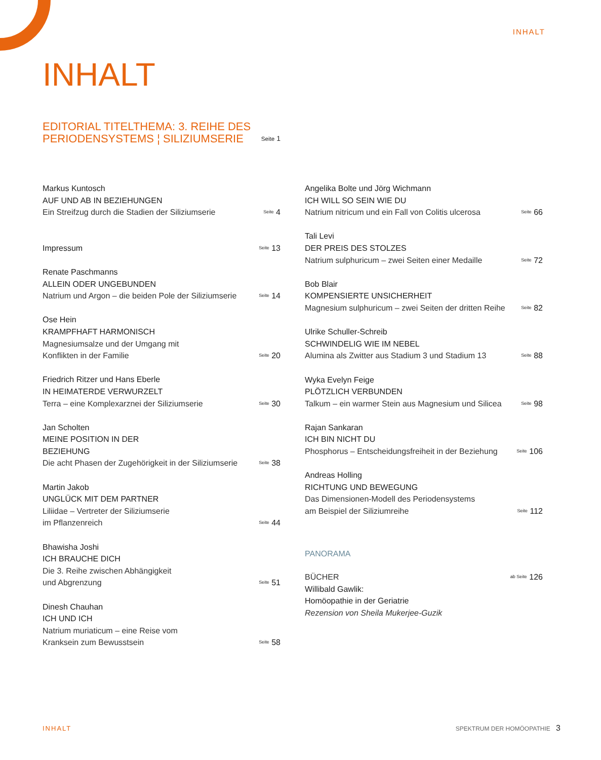INHALT
INHALT
EDITORIAL TITELTHEMA: 3. REIHE DES
PERIODENSYSTEMS ¦ SILIZIUMSERIE
Seite 1
Markus Kuntosch
AUF UND AB IN BEZIEHUNGEN
Ein Streifzug durch die Stadien der Siliziumserie
Seite 4
Impressum
Seite 13
Renate Paschmanns
ALLEIN ODER UNGEBUNDEN
Natrium und Argon – die beiden Pole der Siliziumserie
Seite 14
Ose Hein
KRAMPFHAFT HARMONISCH
Magnesiumsalze und der Umgang mit
Konflikten in der Familie
Seite 20
Friedrich Ritzer und Hans Eberle
IN HEIMATERDE VERWURZELT
Terra – eine Komplexarznei der Siliziumserie
Seite 30
Jan Scholten
MEINE POSITION IN DER
BEZIEHUNG
Die acht Phasen der Zugehörigkeit in der Siliziumserie
Seite 38
Martin Jakob
UNGLÜCK MIT DEM PARTNER
Liliidae – Vertreter der Siliziumserie
im Pflanzenreich
Seite 44
Bhawisha Joshi
ICH BRAUCHE DICH
Die 3. Reihe zwischen Abhängigkeit
und Abgrenzung
Seite 51
Dinesh Chauhan
ICH UND ICH
Natrium muriaticum – eine Reise vom
Kranksein zum Bewusstsein
Seite 58
Angelika Bolte und Jörg Wichmann
ICH WILL SO SEIN WIE DU
Natrium nitricum und ein Fall von Colitis ulcerosa
Seite 66
Tali Levi
DER PREIS DES STOLZES
Natrium sulphuricum – zwei Seiten einer Medaille
Seite 72
Bob Blair
KOMPENSIERTE UNSICHERHEIT
Magnesium sulphuricum – zwei Seiten der dritten Reihe
Seite 82
Ulrike Schuller-Schreib
SCHWINDELIG WIE IM NEBEL
Alumina als Zwitter aus Stadium 3 und Stadium 13
Seite 88
Wyka Evelyn Feige
PLÖTZLICH VERBUNDEN
Talkum – ein warmer Stein aus Magnesium und Silicea
Seite 98
Rajan Sankaran
ICH BIN NICHT DU
Phosphorus – Entscheidungsfreiheit in der Beziehung
Seite 106
Andreas Holling
RICHTUNG UND BEWEGUNG
Das Dimensionen-Modell des Periodensystems
am Beispiel der Siliziumreihe
Seite 112
PANORAMA
BÜCHER ab Seite 126
Willibald Gawlik:
Homöopathie in der Geriatrie
Rezension von Sheila Mukerjee-Guzik
INHALT SPEKTRUM DER HOMÖOPATHIE 3